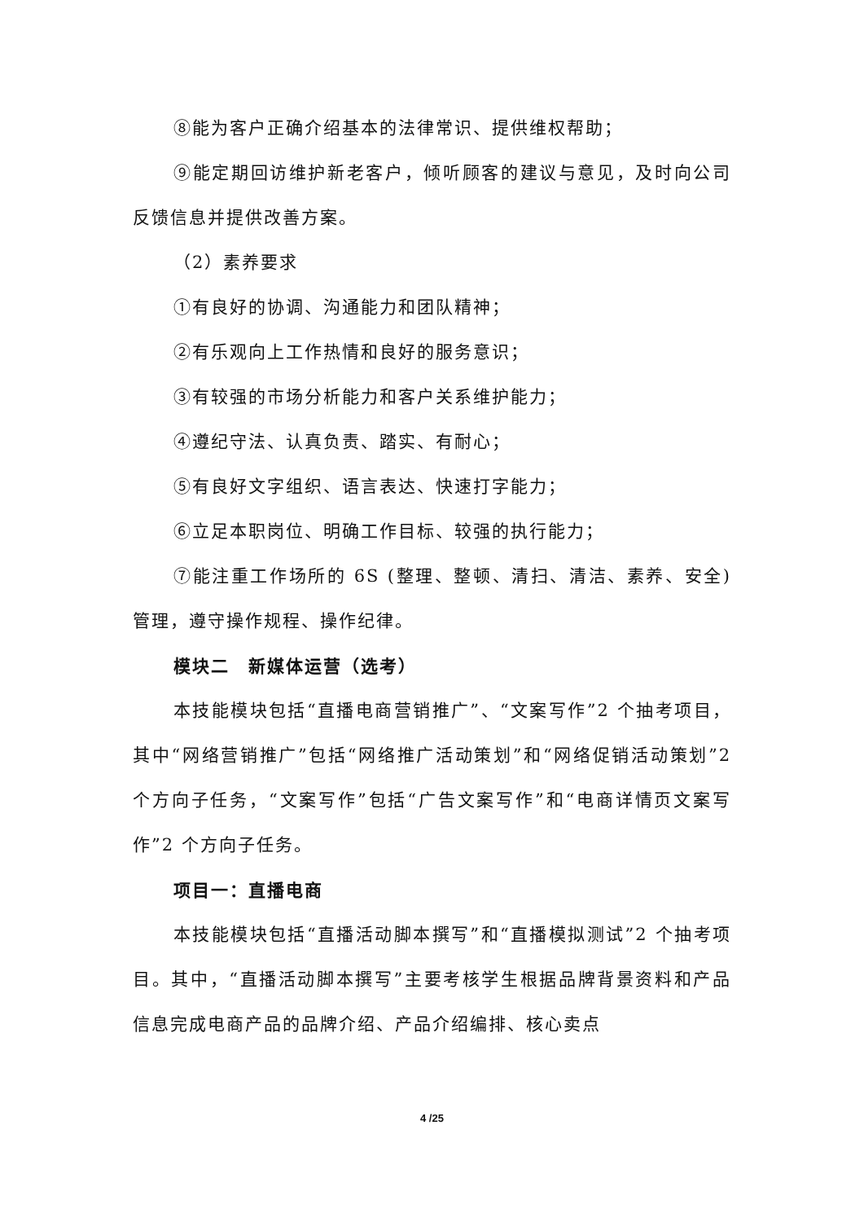⑧能为客户正确介绍基本的法律常识、提供维权帮助；
⑨能定期回访维护新老客户，倾听顾客的建议与意见，及时向公司反馈信息并提供改善方案。
（2）素养要求
①有良好的协调、沟通能力和团队精神；
②有乐观向上工作热情和良好的服务意识；
③有较强的市场分析能力和客户关系维护能力；
④遵纪守法、认真负责、踏实、有耐心；
⑤有良好文字组织、语言表达、快速打字能力；
⑥立足本职岗位、明确工作目标、较强的执行能力；
⑦能注重工作场所的 6S (整理、整顿、清扫、清洁、素养、安全)管理，遵守操作规程、操作纪律。
模块二　新媒体运营（选考）
本技能模块包括“直播电商营销推广”、“文案写作”2 个抽考项目，其中“网络营销推广”包括“网络推广活动策划”和“网络促销活动策划”2 个方向子任务，“文案写作”包括“广告文案写作”和“电商详情页文案写作”2 个方向子任务。
项目一：直播电商
本技能模块包括“直播活动脚本撰写”和“直播模拟测试”2 个抽考项目。其中，“直播活动脚本撰写”主要考核学生根据品牌背景资料和产品信息完成电商产品的品牌介绍、产品介绍编排、核心卖点
4 /25